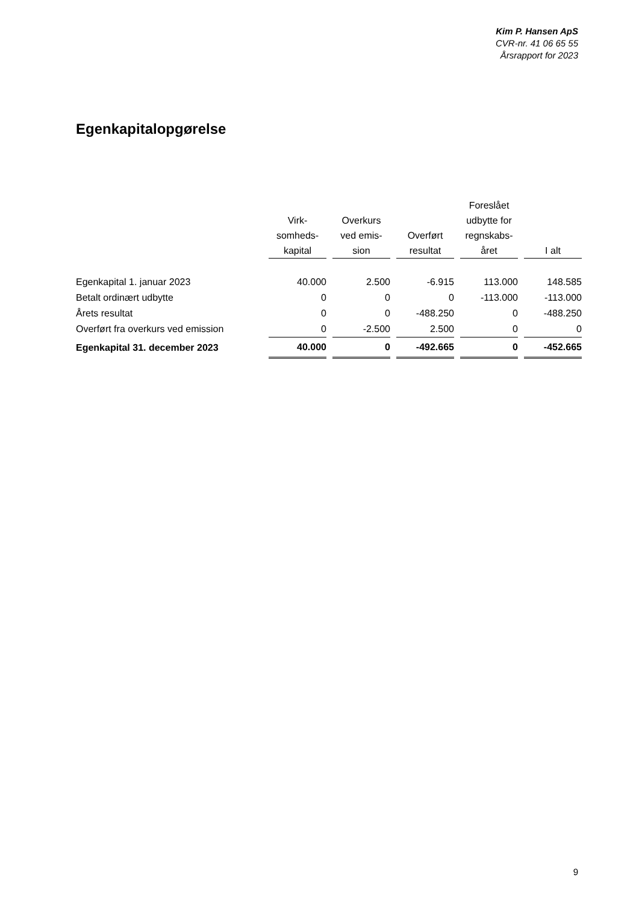Kim P. Hansen ApS
CVR-nr. 41 06 65 55
Årsrapport for 2023
Egenkapitalopgørelse
| | Virk- somheds- kapital | | Overkurs ved emis- sion | | Overført resultat | | Foreslået udbytte for regnskabs- året | | I alt |
| --- | --- | --- | --- | --- | --- | --- | --- | --- | --- |
| Egenkapital 1. januar 2023 | 40.000 | | 2.500 | | -6.915 | | 113.000 | | 148.585 |
| Betalt ordinært udbytte | 0 | | 0 | | 0 | | -113.000 | | -113.000 |
| Årets resultat | 0 | | 0 | | -488.250 | | 0 | | -488.250 |
| Overført fra overkurs ved emission | 0 | | -2.500 | | 2.500 | | 0 | | 0 |
| Egenkapital 31. december 2023 | 40.000 | | 0 | | -492.665 | | 0 | | -452.665 |
9